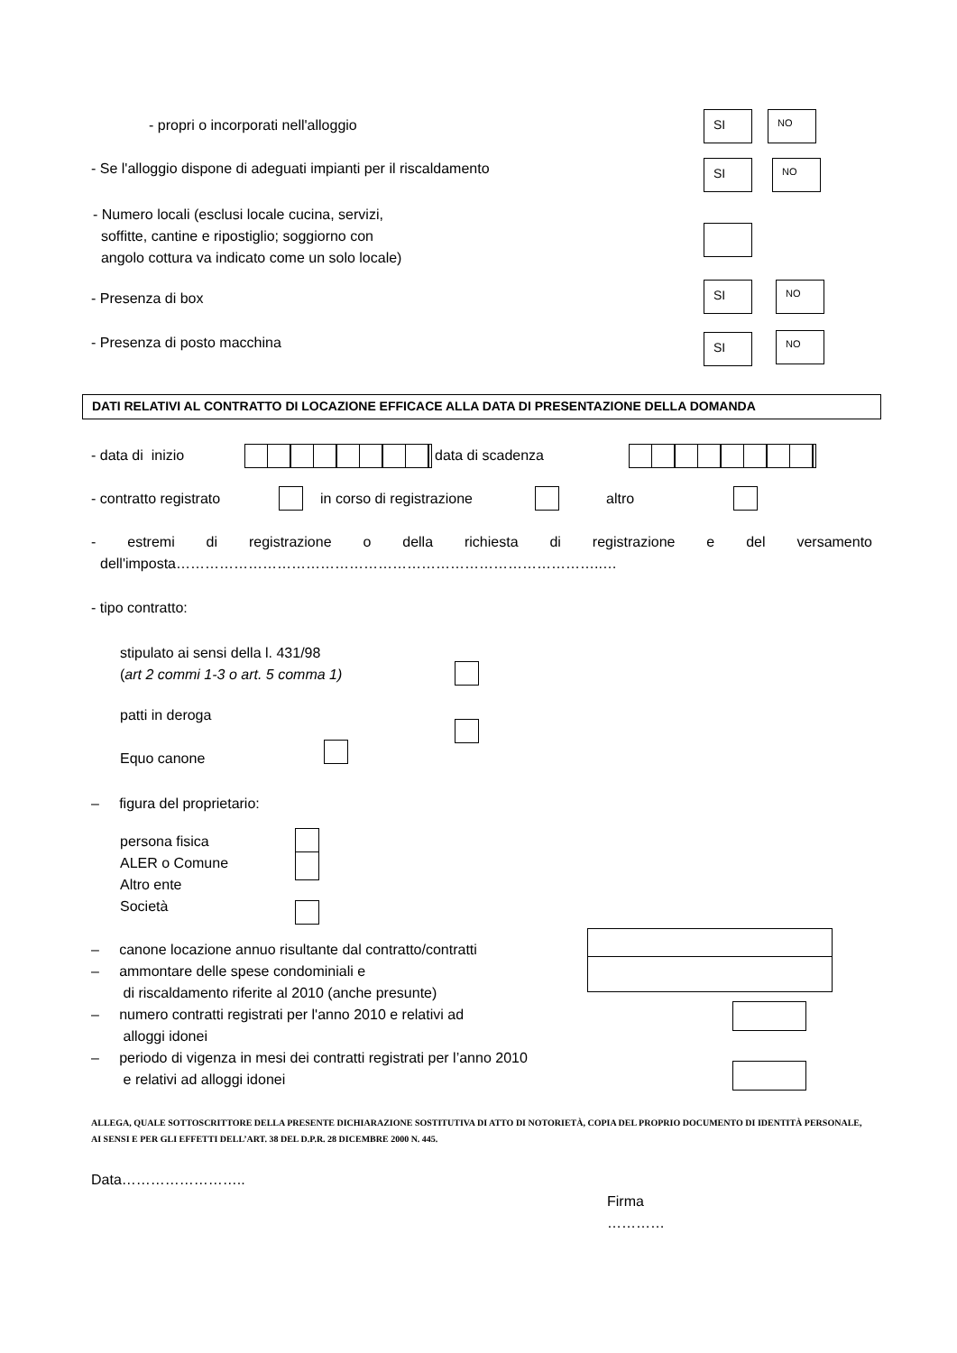- propri o incorporati nell'alloggio SI NO
- Se l'alloggio dispone di adeguati impianti per il riscaldamento SI NO
- Numero locali (esclusi locale cucina, servizi,
soffitte, cantine e ripostiglio; soggiorno con
angolo cottura va indicato come un solo locale)
- Presenza di box
SI NO
- Presenza di posto macchina SI NO
DATI RELATIVI AL CONTRATTO DI LOCAZIONE EFFICACE ALLA DATA DI PRESENTAZIONE DELLA DOMANDA
- data di inizio data di scadenza
- contratto registrato in corso di registrazione altro
- estremi di registrazione o della richiesta di registrazione e del versamento
dell'imposta……………………………………………………………………………..…
- tipo contratto:
stipulato ai sensi della l. 431/98
(art 2 commi 1-3 o art. 5 comma 1)
patti in deroga
Equo canone
– figura del proprietario:
persona fisica
ALER o Comune
Altro ente
Società
– canone locazione annuo risultante dal contratto/contratti
– ammontare delle spese condominiali e
di riscaldamento riferite al 2010 (anche presunte)
– numero contratti registrati per l'anno 2010 e relativi ad
alloggi idonei
– periodo di vigenza in mesi dei contratti registrati per l’anno 2010
e relativi ad alloggi idonei
ALLEGA, QUALE SOTTOSCRITTORE DELLA PRESENTE DICHIARAZIONE SOSTITUTIVA DI ATTO DI NOTORIETÀ, COPIA DEL PROPRIO DOCUMENTO DI IDENTITÀ PERSONALE, AI SENSI E PER GLI EFFETTI DELL’ART. 38 DEL D.P.R. 28 DICEMBRE 2000 N. 445.
Data……………………..
Firma
…………